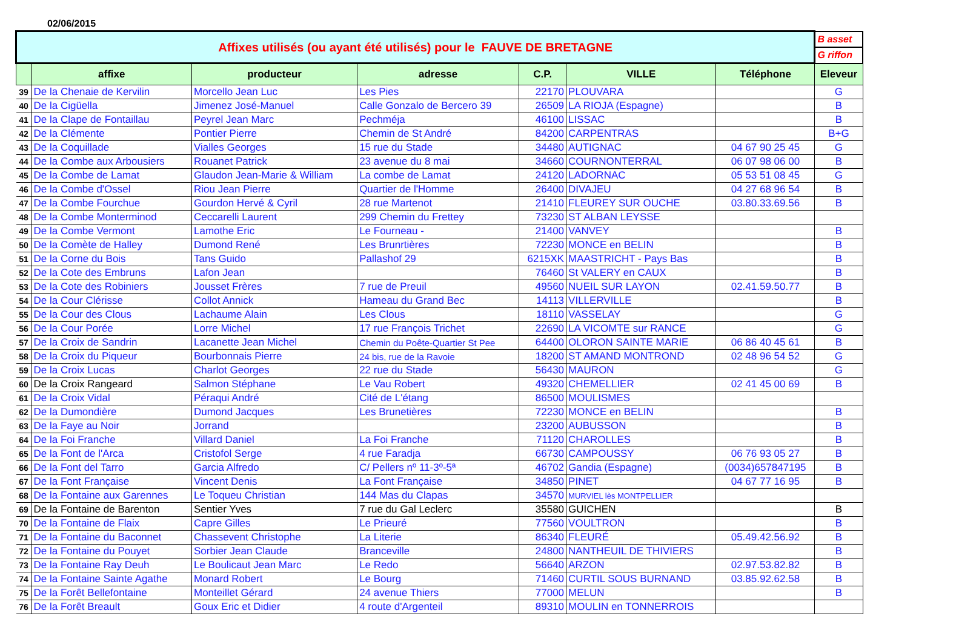02/06/2015
| Affixes utilisés (ou ayant été utilisés) pour le FAUVE DE BRETAGNE | | | | | | | B asset |
| | | | | | | | G riffon |
| | affixe | producteur | adresse | C.P. | VILLE | Téléphone | Eleveur |
| 39 | De la Chenaie de Kervilin | Morcello Jean Luc | Les Pies | 22170 | PLOUVARA | | G |
| 40 | De la Cigüella | Jimenez José-Manuel | Calle Gonzalo de Bercero 39 | 26509 | LA RIOJA (Espagne) | | B |
| 41 | De la Clape de Fontaillau | Peyrel Jean Marc | Pechméja | 46100 | LISSAC | | B |
| 42 | De la Clémente | Pontier Pierre | Chemin de St André | 84200 | CARPENTRAS | | B+G |
| 43 | De la Coquillade | Vialles Georges | 15 rue du Stade | 34480 | AUTIGNAC | 04 67 90 25 45 | G |
| 44 | De la Combe aux Arbousiers | Rouanet Patrick | 23 avenue du 8 mai | 34660 | COURNONTERRAL | 06 07 98 06 00 | B |
| 45 | De la Combe de Lamat | Glaudon Jean-Marie & William | La combe de Lamat | 24120 | LADORNAC | 05 53 51 08 45 | G |
| 46 | De la Combe d'Ossel | Riou Jean Pierre | Quartier de l'Homme | 26400 | DIVAJEU | 04 27 68 96 54 | B |
| 47 | De la Combe Fourchue | Gourdon Hervé & Cyril | 28 rue Martenot | 21410 | FLEUREY SUR OUCHE | 03.80.33.69.56 | B |
| 48 | De la Combe Monterminod | Ceccarelli Laurent | 299 Chemin du Frettey | 73230 | ST ALBAN LEYSSE | | |
| 49 | De la Combe Vermont | Lamothe Eric | Le Fourneau - | 21400 | VANVEY | | B |
| 50 | De la Comète de Halley | Dumond René | Les Brunrtières | 72230 | MONCE en BELIN | | B |
| 51 | De la Corne du Bois | Tans Guido | Pallashof 29 | 6215XK | MAASTRICHT - Pays Bas | | B |
| 52 | De la Cote des Embruns | Lafon Jean | | 76460 | St VALERY en CAUX | | B |
| 53 | De la Cote des Robiniers | Jousset Frères | 7 rue de Preuil | 49560 | NUEIL SUR LAYON | 02.41.59.50.77 | B |
| 54 | De la Cour Clérisse | Collot Annick | Hameau du Grand Bec | 14113 | VILLERVILLE | | B |
| 55 | De la Cour des Clous | Lachaume Alain | Les Clous | 18110 | VASSELAY | | G |
| 56 | De la Cour Porée | Lorre Michel | 17 rue François Trichet | 22690 | LA VICOMTE sur RANCE | | G |
| 57 | De la Croix de Sandrin | Lacanette Jean Michel | Chemin du Poête-Quartier St Pee | 64400 | OLORON SAINTE MARIE | 06 86 40 45 61 | B |
| 58 | De la Croix du Piqueur | Bourbonnais Pierre | 24 bis, rue de la Ravoie | 18200 | ST AMAND MONTROND | 02 48 96 54 52 | G |
| 59 | De la Croix Lucas | Charlot Georges | 22 rue du Stade | 56430 | MAURON | | G |
| 60 | De la Croix Rangeard | Salmon Stéphane | Le Vau Robert | 49320 | CHEMELLIER | 02 41 45 00 69 | B |
| 61 | De la Croix Vidal | Péraqui André | Cité de L'étang | 86500 | MOULISMES | | |
| 62 | De la Dumondière | Dumond Jacques | Les Brunetières | 72230 | MONCE en BELIN | | B |
| 63 | De la Faye au Noir | Jorrand | | 23200 | AUBUSSON | | B |
| 64 | De la Foi Franche | Villard Daniel | La Foi Franche | 71120 | CHAROLLES | | B |
| 65 | De la Font de l'Arca | Cristofol Serge | 4 rue Faradja | 66730 | CAMPOUSSY | 06 76 93 05 27 | B |
| 66 | De la Font del Tarro | Garcia Alfredo | C/ Pellers nº 11-3º-5ª | 46702 | Gandia (Espagne) | (0034)657847195 | B |
| 67 | De la Font Française | Vincent Denis | La Font Française | 34850 | PINET | 04 67 77 16 95 | B |
| 68 | De la Fontaine aux Garennes | Le Toqueu Christian | 144 Mas du Clapas | 34570 | MURVIEL lès MONTPELLIER | | |
| 69 | De la Fontaine de Barenton | Sentier Yves | 7 rue du Gal Leclerc | 35580 | GUICHEN | | B |
| 70 | De la Fontaine de Flaix | Capre Gilles | Le Prieuré | 77560 | VOULTRON | | B |
| 71 | De la Fontaine du Baconnet | Chassevent Christophe | La Literie | 86340 | FLEURÉ | 05.49.42.56.92 | B |
| 72 | De la Fontaine du Pouyet | Sorbier Jean Claude | Branceville | 24800 | NANTHEUIL DE THIVIERS | | B |
| 73 | De la Fontaine Ray Deuh | Le Boulicaut Jean Marc | Le Redo | 56640 | ARZON | 02.97.53.82.82 | B |
| 74 | De la Fontaine Sainte Agathe | Monard Robert | Le Bourg | 71460 | CURTIL SOUS BURNAND | 03.85.92.62.58 | B |
| 75 | De la Forêt Bellefontaine | Monteillet Gérard | 24 avenue Thiers | 77000 | MELUN | | B |
| 76 | De la Forêt Breault | Goux Eric et Didier | 4 route d'Argenteil | 89310 | MOULIN en TONNERROIS | | |